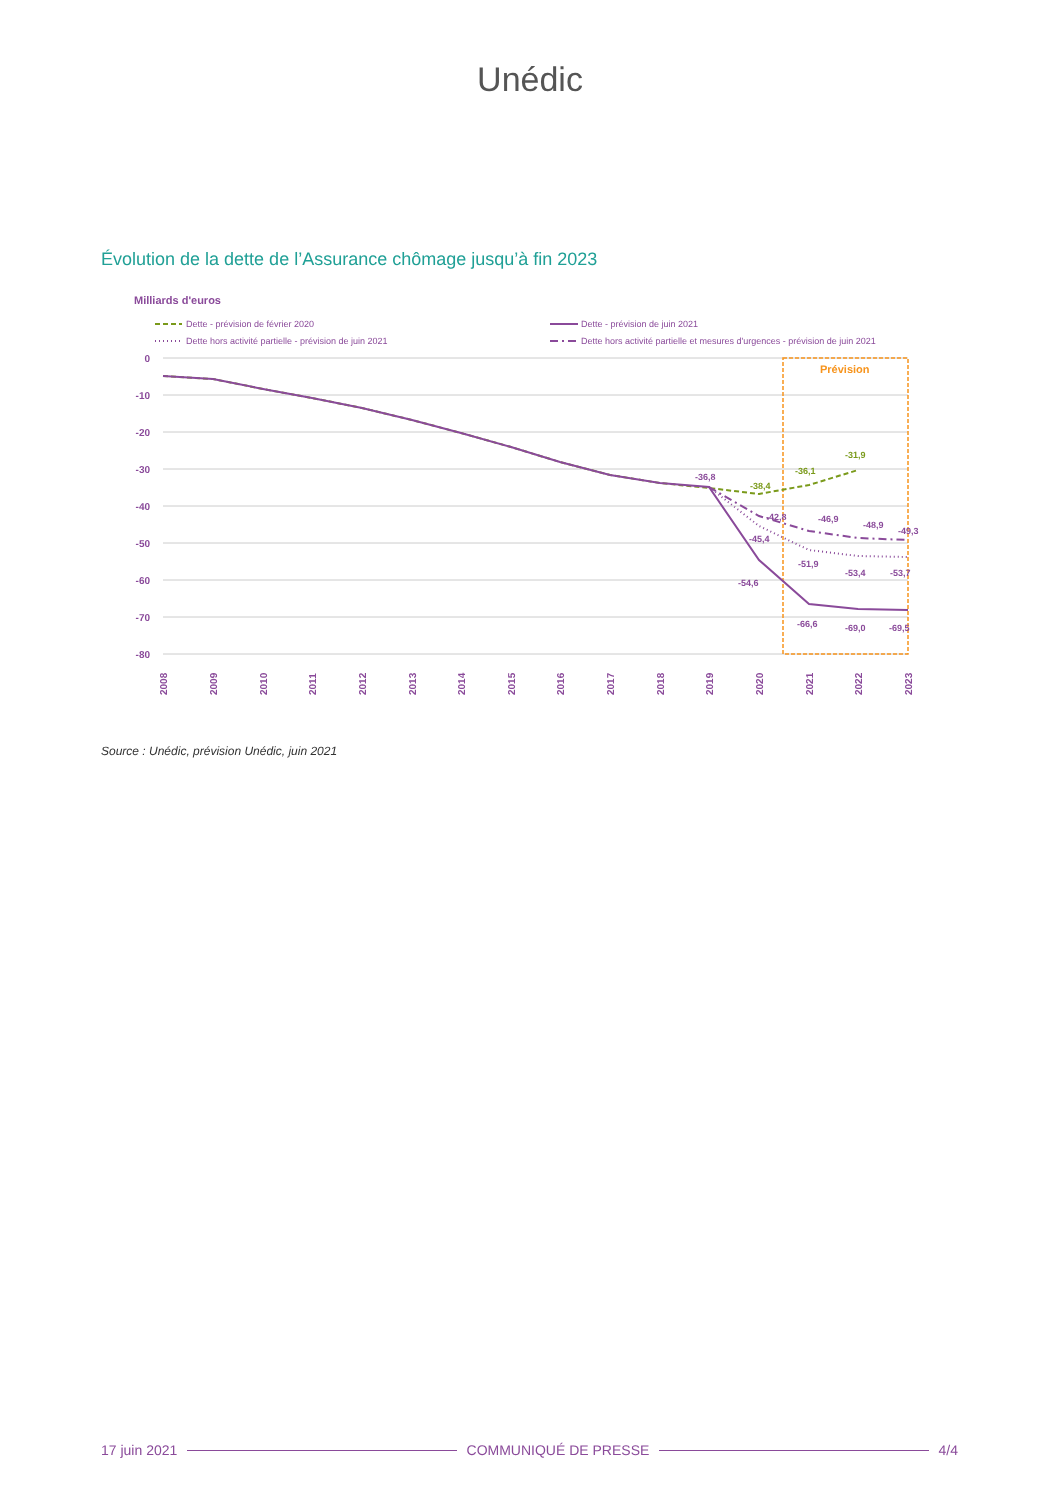Unédic
Évolution de la dette de l’Assurance chômage jusqu’à fin 2023
Milliards d'euros
Dette - prévision de février 2020
Dette - prévision de juin 2021
Dette hors activité partielle - prévision de juin 2021
Dette hors activité partielle et mesures d'urgences - prévision de juin 2021
0
-10
-20
-30
-40
-50
-60
-70
-80
Prévision
-36,8
-38,4
-36,1
-31,9
-42,8
-46,9
-48,9
-49,3
-45,4
-51,9
-53,4
-53,7
-54,6
-66,6
-69,0
-69,5
2008
2009
2010
2011
2012
2013
2014
2015
2016
2017
2018
2019
2020
2021
2022
2023
Source : Unédic, prévision Unédic, juin 2021
17 juin 2021 COMMUNIQUÉ DE PRESSE 4/4